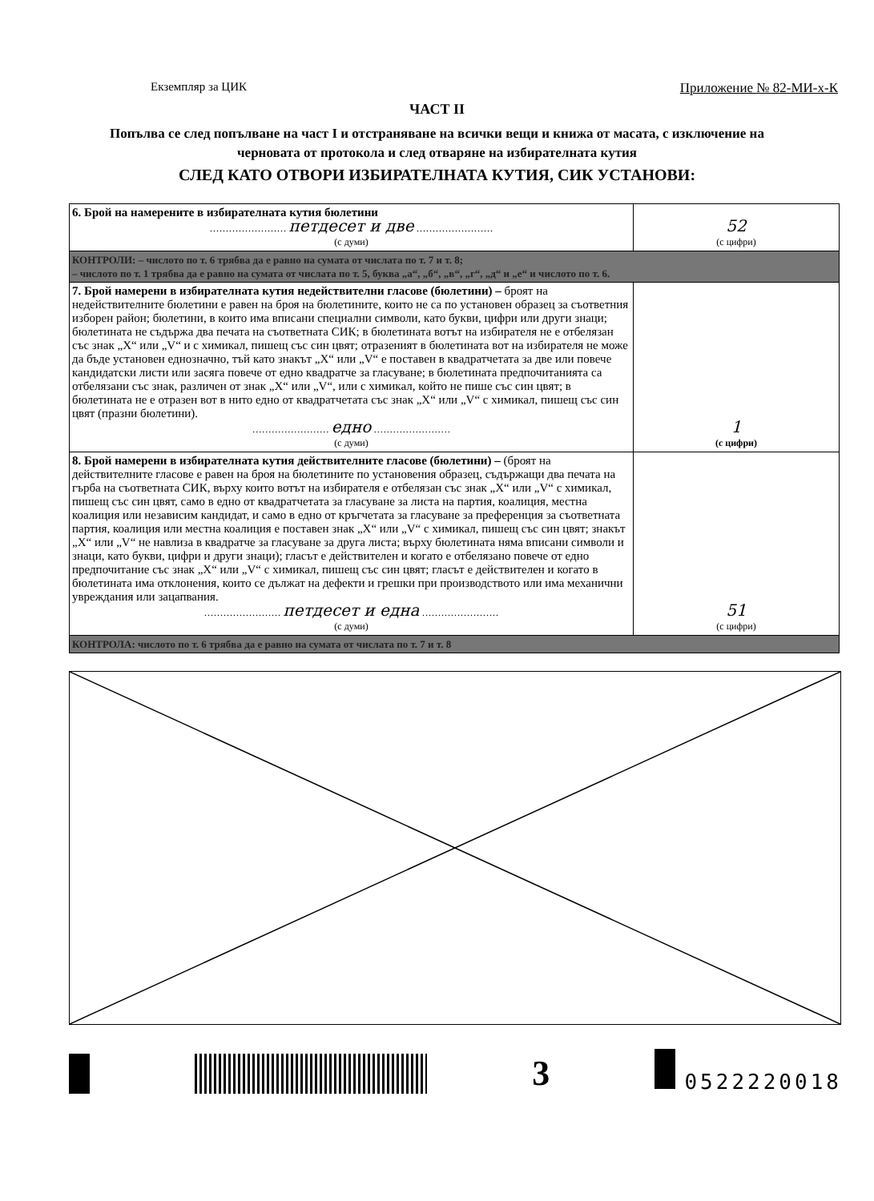Екземпляр за ЦИК Приложение № 82-МИ-х-К
ЧАСТ II
Попълва се след попълване на част I и отстраняване на всички вещи и книжа от масата, с изключение на черновата от протокола и след отваряне на избирателната кутия
СЛЕД КАТО ОТВОРИ ИЗБИРАТЕЛНАТА КУТИЯ, СИК УСТАНОВИ:
| 6. Брой на намерените в избирателната кутия бюлетини …………………… петдесет и две …………………… (с думи) | 52 (с цифри) |
| КОНТРОЛИ: – числото по т. 6 трябва да е равно на сумата от числата по т. 7 и т. 8; – числото по т. 1 трябва да е равно на сумата от числата по т. 5, буква „а“, „б“, „в“, „г“, „д“ и „е“ и числото по т. 6. | |
| 7. Брой намерени в избирателната кутия недействителни гласове (бюлетини) – броят на недействителните бюлетини е равен на броя на бюлетините, които не са по установен образец за съответния изборен район; бюлетини, в които има вписани специални символи, като букви, цифри или други знаци; бюлетината не съдържа два печата на съответната СИК; в бюлетината вотът на избирателя не е отбелязан със знак „X“ или „V“ и с химикал, пишещ със син цвят; отразеният в бюлетината вот на избирателя не може да бъде установен еднозначно, тъй като знакът „X“ или „V“ е поставен в квадратчетата за две или повече кандидатски листи или засяга повече от едно квадратче за гласуване; в бюлетината предпочитанията са отбелязани със знак, различен от знак „X“ или „V“, или с химикал, който не пише със син цвят; в бюлетината не е отразен вот в нито едно от квадратчетата със знак „X“ или „V“ с химикал, пишещ със син цвят (празни бюлетини). …………………… едно …………………… (с думи) | 1 (с цифри) |
| 8. Брой намерени в избирателната кутия действителните гласове (бюлетини) – (броят на действителните гласове е равен на броя на бюлетините по установения образец, съдържащи два печата на гърба на съответната СИК, върху които вотът на избирателя е отбелязан със знак „X“ или „V“ с химикал, пишещ със син цвят, само в едно от квадратчетата за гласуване за листа на партия, коалиция, местна коалиция или независим кандидат, и само в едно от кръгчетата за гласуване за преференция за съответната партия, коалиция или местна коалиция е поставен знак „X“ или „V“ с химикал, пишещ със син цвят; знакът „X“ или „V“ не навлиза в квадратче за гласуване за друга листа; върху бюлетината няма вписани символи и знаци, като букви, цифри и други знаци); гласът е действителен и когато е отбелязано повече от едно предпочитание със знак „X“ или „V“ с химикал, пишещ със син цвят; гласът е действителен и когато в бюлетината има отклонения, които се дължат на дефекти и грешки при производството или има механични увреждания или зацапвания. …………………… петдесет и една …………………… (с думи) | 51 (с цифри) |
| КОНТРОЛА: числото по т. 6 трябва да е равно на сумата от числата по т. 7 и т. 8 | |
3 0522220018